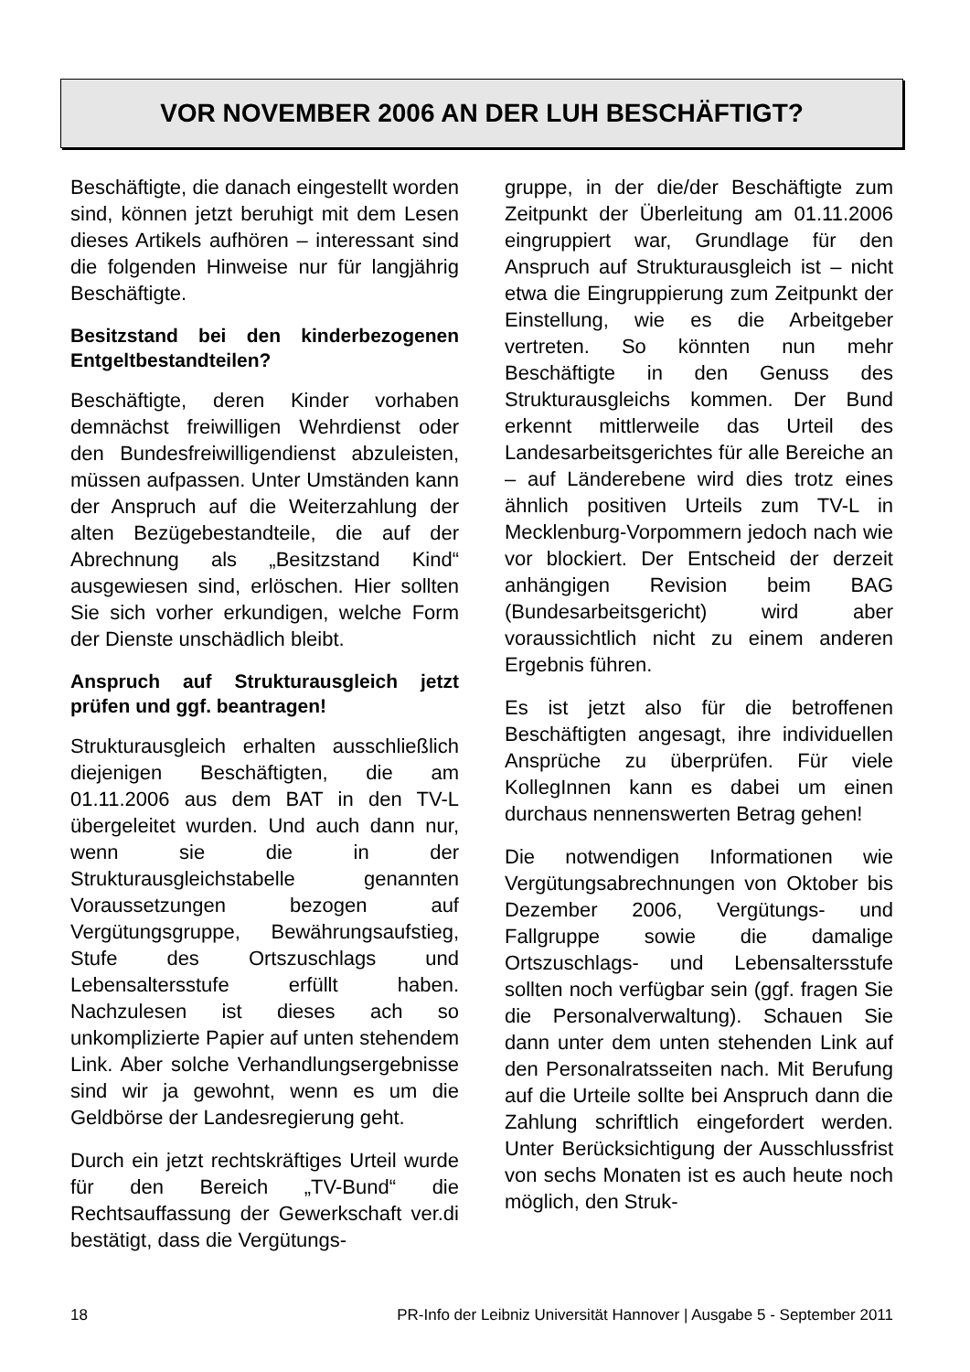VOR NOVEMBER 2006 AN DER LUH BESCHÄFTIGT?
Beschäftigte, die danach eingestellt worden sind, können jetzt beruhigt mit dem Lesen dieses Artikels aufhören – interessant sind die folgenden Hinweise nur für langjährig Beschäftigte.
Besitzstand bei den kinderbezogenen Entgeltbestandteilen?
Beschäftigte, deren Kinder vorhaben demnächst freiwilligen Wehrdienst oder den Bundesfreiwilligendienst abzuleisten, müssen aufpassen. Unter Umständen kann der Anspruch auf die Weiterzahlung der alten Bezügebestandteile, die auf der Abrechnung als „Besitzstand Kind“ ausgewiesen sind, erlöschen. Hier sollten Sie sich vorher erkundigen, welche Form der Dienste unschädlich bleibt.
Anspruch auf Strukturausgleich jetzt prüfen und ggf. beantragen!
Strukturausgleich erhalten ausschließlich diejenigen Beschäftigten, die am 01.11.2006 aus dem BAT in den TV-L übergeleitet wurden. Und auch dann nur, wenn sie die in der Strukturausgleichstabelle genannten Voraussetzungen bezogen auf Vergütungsgruppe, Bewährungsaufstieg, Stufe des Ortszuschlags und Lebensaltersstufe erfüllt haben. Nachzulesen ist dieses ach so unkomplizierte Papier auf unten stehendem Link. Aber solche Verhandlungsergebnisse sind wir ja gewohnt, wenn es um die Geldbörse der Landesregierung geht.
Durch ein jetzt rechtskräftiges Urteil wurde für den Bereich „TV-Bund“ die Rechtsauffassung der Gewerkschaft ver.di bestätigt, dass die Vergütungs-
gruppe, in der die/der Beschäftigte zum Zeitpunkt der Überleitung am 01.11.2006 eingruppiert war, Grundlage für den Anspruch auf Strukturausgleich ist – nicht etwa die Eingruppierung zum Zeitpunkt der Einstellung, wie es die Arbeitgeber vertreten. So könnten nun mehr Beschäftigte in den Genuss des Strukturausgleichs kommen. Der Bund erkennt mittlerweile das Urteil des Landesarbeitsgerichtes für alle Bereiche an – auf Länderebene wird dies trotz eines ähnlich positiven Urteils zum TV-L in Mecklenburg-Vorpommern jedoch nach wie vor blockiert. Der Entscheid der derzeit anhängigen Revision beim BAG (Bundesarbeitsgericht) wird aber voraussichtlich nicht zu einem anderen Ergebnis führen.
Es ist jetzt also für die betroffenen Beschäftigten angesagt, ihre individuellen Ansprüche zu überprüfen. Für viele KollegInnen kann es dabei um einen durchaus nennenswerten Betrag gehen!
Die notwendigen Informationen wie Vergütungsabrechnungen von Oktober bis Dezember 2006, Vergütungs- und Fallgruppe sowie die damalige Ortszuschlags- und Lebensaltersstufe sollten noch verfügbar sein (ggf. fragen Sie die Personalverwaltung). Schauen Sie dann unter dem unten stehenden Link auf den Personalratsseiten nach. Mit Berufung auf die Urteile sollte bei Anspruch dann die Zahlung schriftlich eingefordert werden. Unter Berücksichtigung der Ausschlussfrist von sechs Monaten ist es auch heute noch möglich, den Struk-
18 PR-Info der Leibniz Universität Hannover | Ausgabe 5 - September 2011